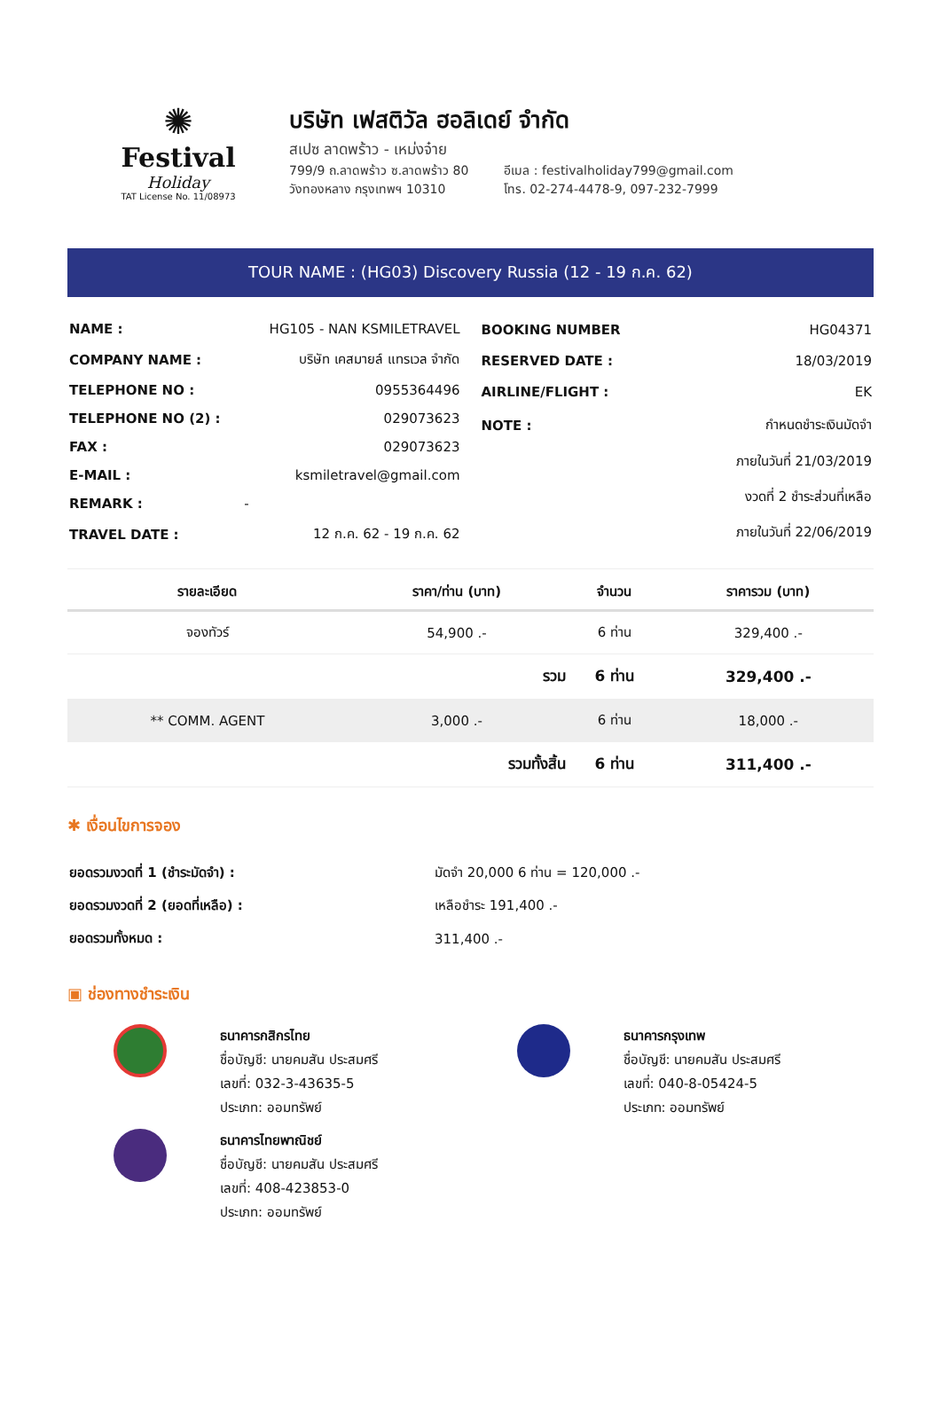✺
Festival
Holiday
TAT License No. 11/08973
บริษัท เฟสติวัล ฮอลิเดย์ จำกัด
สเปซ ลาดพร้าว - เหม่งจ๋าย
799/9 ถ.ลาดพร้าว ซ.ลาดพร้าว 80
วังทองหลาง กรุงเทพฯ 10310
อีเมล : festivalholiday799@gmail.com
โทร. 02-274-4478-9, 097-232-7999
TOUR NAME : (HG03) Discovery Russia (12 - 19 ก.ค. 62)
| NAME : | HG105 - NAN KSMILETRAVEL |
| COMPANY NAME : | บริษัท เคสมายล์ แทรเวล จำกัด |
| TELEPHONE NO : | 0955364496 |
| TELEPHONE NO (2) : | 029073623 |
| FAX : | 029073623 |
| E-MAIL : | ksmiletravel@gmail.com |
| REMARK : | - |
| TRAVEL DATE : | 12 ก.ค. 62 - 19 ก.ค. 62 |
| BOOKING NUMBER | HG04371 |
| RESERVED DATE : | 18/03/2019 |
| AIRLINE/FLIGHT : | EK |
| NOTE : | กำหนดชำระเงินมัดจำ |
| | ภายในวันที่ 21/03/2019 |
| | งวดที่ 2 ชำระส่วนที่เหลือ |
| | ภายในวันที่ 22/06/2019 |
| รายละเอียด | ราคา/ท่าน (บาท) | จำนวน | ราคารวม (บาท) |
| --- | --- | --- | --- |
| จองทัวร์ | 54,900 .- | 6 ท่าน | 329,400 .- |
| | รวม | 6 ท่าน | 329,400 .- |
| ** COMM. AGENT | 3,000 .- | 6 ท่าน | 18,000 .- |
| | รวมทั้งสิ้น | 6 ท่าน | 311,400 .- |
✱ เงื่อนไขการจอง
| ยอดรวมงวดที่ 1 (ชำระมัดจำ) : | มัดจำ 20,000 6 ท่าน = 120,000 .- |
| ยอดรวมงวดที่ 2 (ยอดที่เหลือ) : | เหลือชำระ 191,400 .- |
| ยอดรวมทั้งหมด : | 311,400 .- |
▣ ช่องทางชำระเงิน
ธนาคารกสิกรไทย
ชื่อบัญชี: นายคมสัน ประสมศรี
เลขที่: 032-3-43635-5
ประเภท: ออมทรัพย์
ธนาคารไทยพาณิชย์
ชื่อบัญชี: นายคมสัน ประสมศรี
เลขที่: 408-423853-0
ประเภท: ออมทรัพย์
ธนาคารกรุงเทพ
ชื่อบัญชี: นายคมสัน ประสมศรี
เลขที่: 040-8-05424-5
ประเภท: ออมทรัพย์